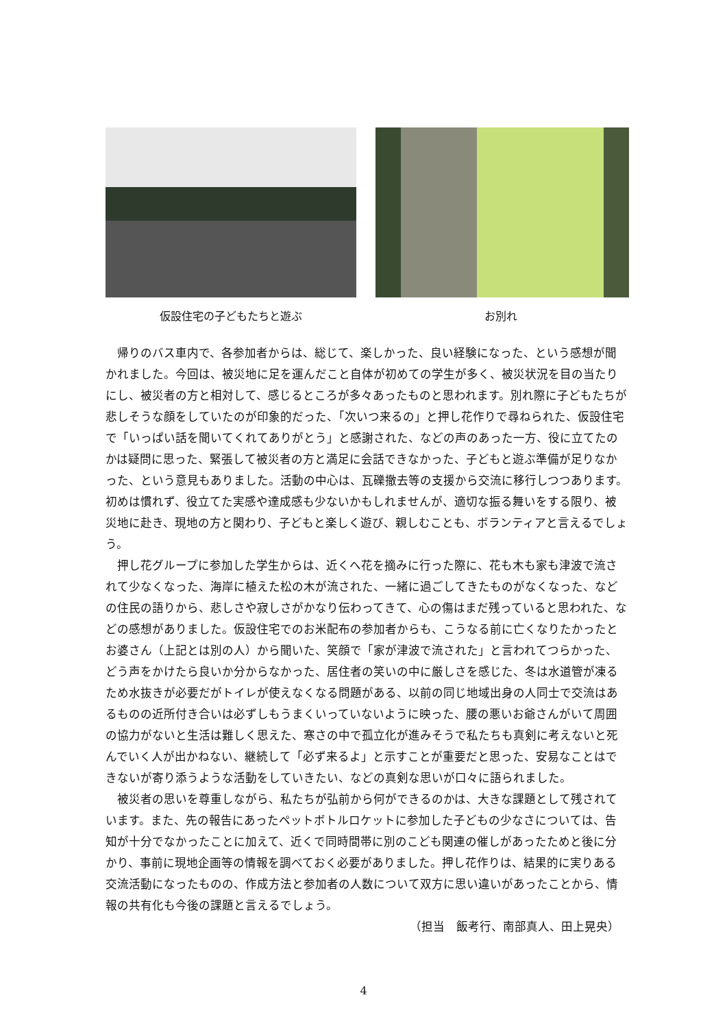仮設住宅の子どもたちと遊ぶ お別れ
帰りのバス車内で、各参加者からは、総じて、楽しかった、良い経験になった、という感想が聞かれました。今回は、被災地に足を運んだこと自体が初めての学生が多く、被災状況を目の当たりにし、被災者の方と相対して、感じるところが多々あったものと思われます。別れ際に子どもたちが悲しそうな顔をしていたのが印象的だった、「次いつ来るの」と押し花作りで尋ねられた、仮設住宅で「いっぱい話を聞いてくれてありがとう」と感謝された、などの声のあった一方、役に立てたのかは疑問に思った、緊張して被災者の方と満足に会話できなかった、子どもと遊ぶ準備が足りなかった、という意見もありました。活動の中心は、瓦礫撤去等の支援から交流に移行しつつあります。初めは慣れず、役立てた実感や達成感も少ないかもしれませんが、適切な振る舞いをする限り、被災地に赴き、現地の方と関わり、子どもと楽しく遊び、親しむことも、ボランティアと言えるでしょう。
押し花グループに参加した学生からは、近くへ花を摘みに行った際に、花も木も家も津波で流されて少なくなった、海岸に植えた松の木が流された、一緒に過ごしてきたものがなくなった、などの住民の語りから、悲しさや寂しさがかなり伝わってきて、心の傷はまだ残っていると思われた、などの感想がありました。仮設住宅でのお米配布の参加者からも、こうなる前に亡くなりたかったとお婆さん（上記とは別の人）から聞いた、笑顔で「家が津波で流された」と言われてつらかった、どう声をかけたら良いか分からなかった、居住者の笑いの中に厳しさを感じた、冬は水道管が凍るため水抜きが必要だがトイレが使えなくなる問題がある、以前の同じ地域出身の人同士で交流はあるものの近所付き合いは必ずしもうまくいっていないように映った、腰の悪いお爺さんがいて周囲の協力がないと生活は難しく思えた、寒さの中で孤立化が進みそうで私たちも真剣に考えないと死んでいく人が出かねない、継続して「必ず来るよ」と示すことが重要だと思った、安易なことはできないが寄り添うような活動をしていきたい、などの真剣な思いが口々に語られました。
被災者の思いを尊重しながら、私たちが弘前から何ができるのかは、大きな課題として残されています。また、先の報告にあったペットボトルロケットに参加した子どもの少なさについては、告知が十分でなかったことに加えて、近くで同時間帯に別のこども関連の催しがあったためと後に分かり、事前に現地企画等の情報を調べておく必要がありました。押し花作りは、結果的に実りある交流活動になったものの、作成方法と参加者の人数について双方に思い違いがあったことから、情報の共有化も今後の課題と言えるでしょう。
（担当　飯考行、南部真人、田上晃央）
4